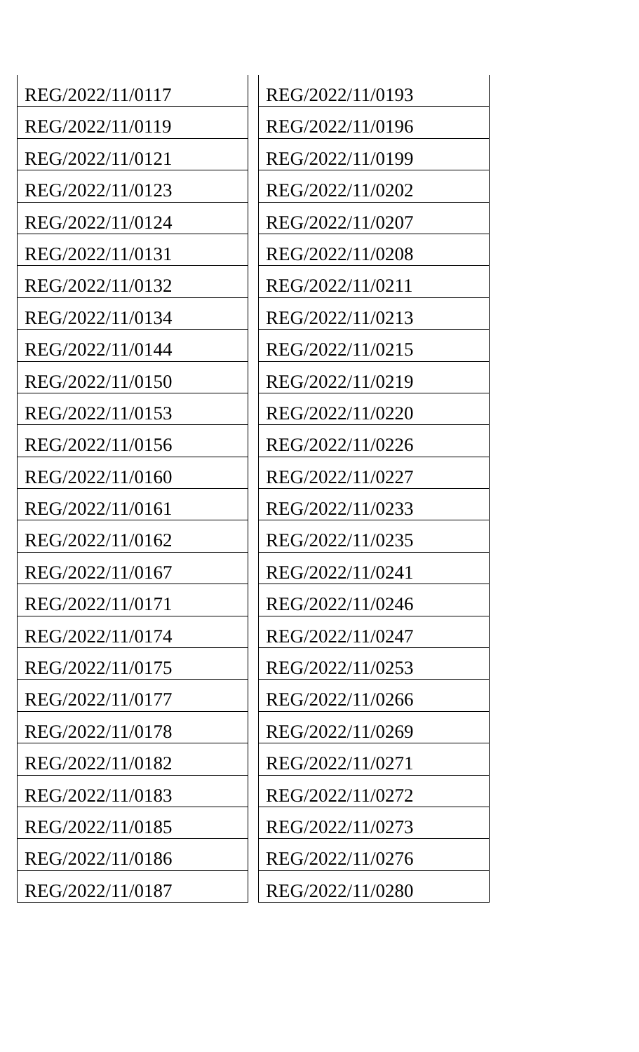| REG/2022/11/0117 |
| REG/2022/11/0119 |
| REG/2022/11/0121 |
| REG/2022/11/0123 |
| REG/2022/11/0124 |
| REG/2022/11/0131 |
| REG/2022/11/0132 |
| REG/2022/11/0134 |
| REG/2022/11/0144 |
| REG/2022/11/0150 |
| REG/2022/11/0153 |
| REG/2022/11/0156 |
| REG/2022/11/0160 |
| REG/2022/11/0161 |
| REG/2022/11/0162 |
| REG/2022/11/0167 |
| REG/2022/11/0171 |
| REG/2022/11/0174 |
| REG/2022/11/0175 |
| REG/2022/11/0177 |
| REG/2022/11/0178 |
| REG/2022/11/0182 |
| REG/2022/11/0183 |
| REG/2022/11/0185 |
| REG/2022/11/0186 |
| REG/2022/11/0187 |
| REG/2022/11/0193 |
| REG/2022/11/0196 |
| REG/2022/11/0199 |
| REG/2022/11/0202 |
| REG/2022/11/0207 |
| REG/2022/11/0208 |
| REG/2022/11/0211 |
| REG/2022/11/0213 |
| REG/2022/11/0215 |
| REG/2022/11/0219 |
| REG/2022/11/0220 |
| REG/2022/11/0226 |
| REG/2022/11/0227 |
| REG/2022/11/0233 |
| REG/2022/11/0235 |
| REG/2022/11/0241 |
| REG/2022/11/0246 |
| REG/2022/11/0247 |
| REG/2022/11/0253 |
| REG/2022/11/0266 |
| REG/2022/11/0269 |
| REG/2022/11/0271 |
| REG/2022/11/0272 |
| REG/2022/11/0273 |
| REG/2022/11/0276 |
| REG/2022/11/0280 |